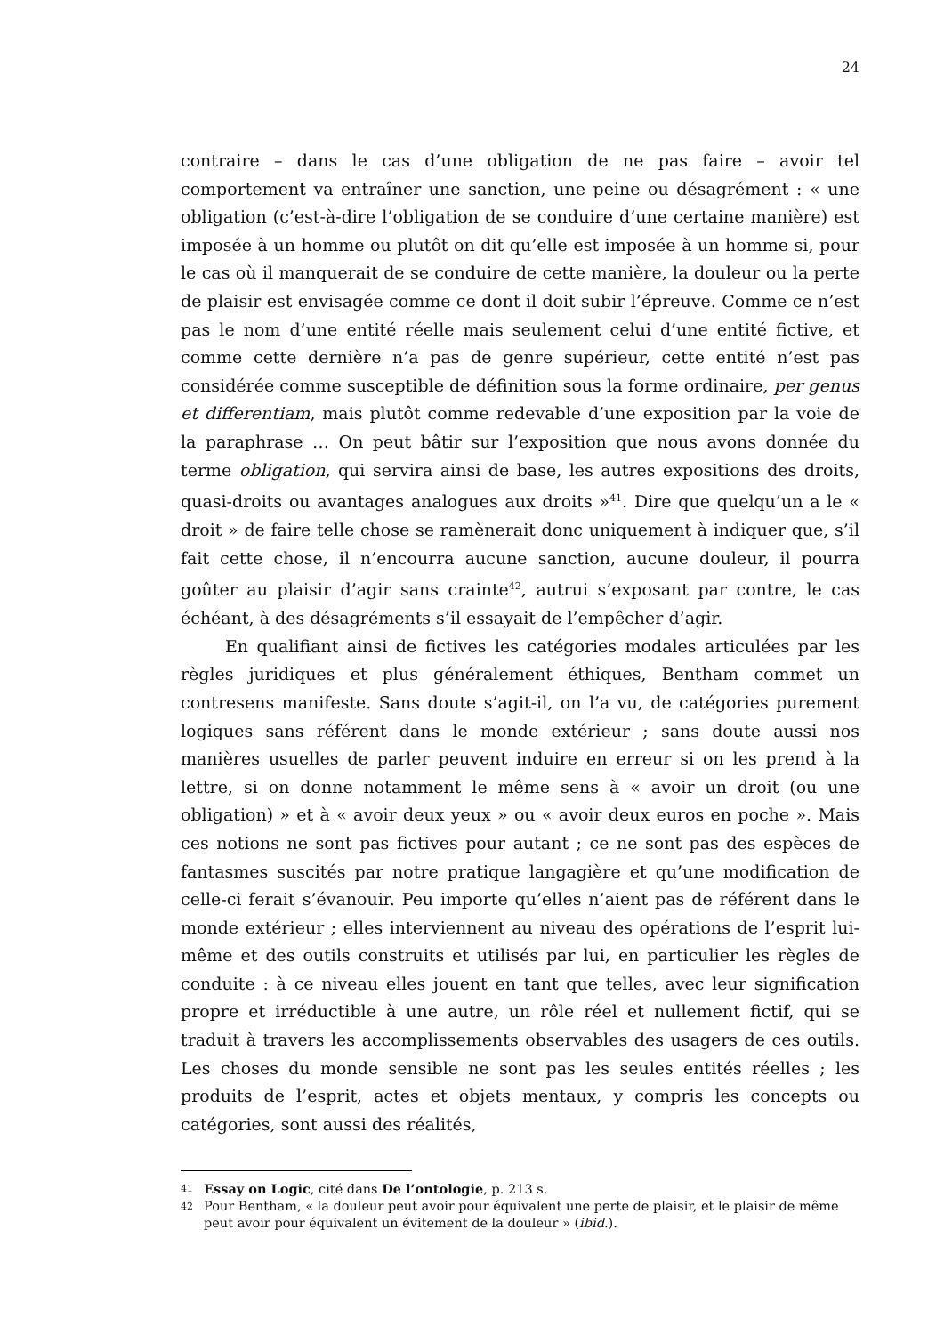24
contraire – dans le cas d’une obligation de ne pas faire – avoir tel comportement va entraîner une sanction, une peine ou désagrément : « une obligation (c’est-à-dire l’obligation de se conduire d’une certaine manière) est imposée à un homme ou plutôt on dit qu’elle est imposée à un homme si, pour le cas où il manquerait de se conduire de cette manière, la douleur ou la perte de plaisir est envisagée comme ce dont il doit subir l’épreuve. Comme ce n’est pas le nom d’une entité réelle mais seulement celui d’une entité fictive, et comme cette dernière n’a pas de genre supérieur, cette entité n’est pas considérée comme susceptible de définition sous la forme ordinaire, per genus et differentiam, mais plutôt comme redevable d’une exposition par la voie de la paraphrase … On peut bâtir sur l’exposition que nous avons donnée du terme obligation, qui servira ainsi de base, les autres expositions des droits, quasi-droits ou avantages analogues aux droits »<sup>41</sup>. Dire que quelqu’un a le « droit » de faire telle chose se ramènerait donc uniquement à indiquer que, s’il fait cette chose, il n’encourra aucune sanction, aucune douleur, il pourra goûter au plaisir d’agir sans crainte<sup>42</sup>, autrui s’exposant par contre, le cas échéant, à des désagréments s’il essayait de l’empêcher d’agir.
En qualifiant ainsi de fictives les catégories modales articulées par les règles juridiques et plus généralement éthiques, Bentham commet un contresens manifeste. Sans doute s’agit-il, on l’a vu, de catégories purement logiques sans référent dans le monde extérieur ; sans doute aussi nos manières usuelles de parler peuvent induire en erreur si on les prend à la lettre, si on donne notamment le même sens à « avoir un droit (ou une obligation) » et à « avoir deux yeux » ou « avoir deux euros en poche ». Mais ces notions ne sont pas fictives pour autant ; ce ne sont pas des espèces de fantasmes suscités par notre pratique langagière et qu’une modification de celle-ci ferait s’évanouir. Peu importe qu’elles n’aient pas de référent dans le monde extérieur ; elles interviennent au niveau des opérations de l’esprit lui-même et des outils construits et utilisés par lui, en particulier les règles de conduite : à ce niveau elles jouent en tant que telles, avec leur signification propre et irréductible à une autre, un rôle réel et nullement fictif, qui se traduit à travers les accomplissements observables des usagers de ces outils. Les choses du monde sensible ne sont pas les seules entités réelles ; les produits de l’esprit, actes et objets mentaux, y compris les concepts ou catégories, sont aussi des réalités,
41 Essay on Logic, cité dans De l’ontologie, p. 213 s.
42 Pour Bentham, « la douleur peut avoir pour équivalent une perte de plaisir, et le plaisir de même peut avoir pour équivalent un évitement de la douleur » (ibid.).